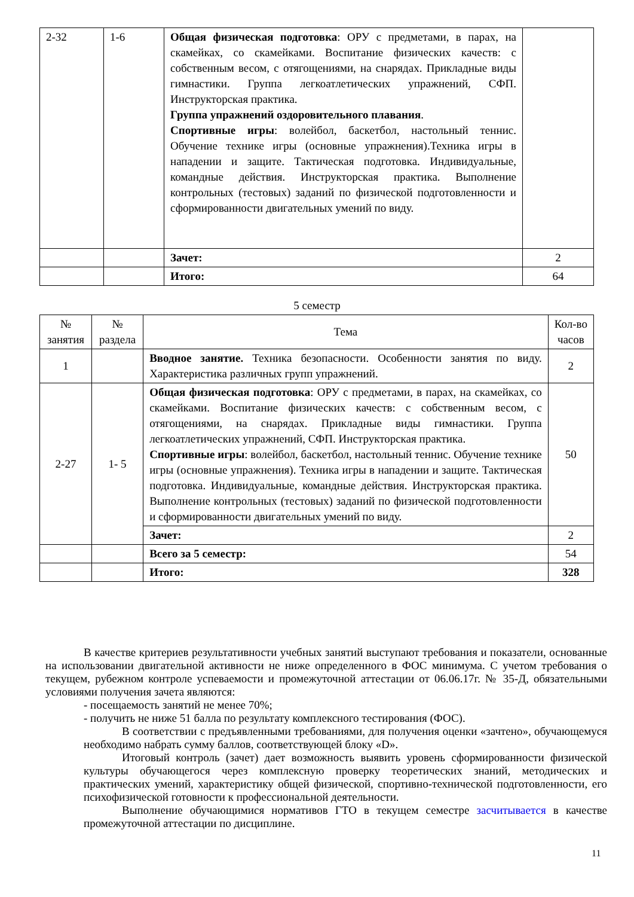| 2-32 | 1-6 | Общая физическая подготовка : ОРУ с предметами, в парах, на скамейках, со скамейками. Воспитание физических качеств: с собственным весом, с отягощениями, на снарядах. Прикладные виды гимнастики. Группа легкоатлетических упражнений, СФП. Инструкторская практика. Группа упражнений оздоровительного плавания . Спортивные игры : волейбол, баскетбол, настольный теннис. Обучение технике игры (основные упражнения).Техника игры в нападении и защите. Тактическая подготовка. Индивидуальные, командные действия. Инструкторская практика. Выполнение контрольных (тестовых) заданий по физической подготовленности и сформированности двигательных умений по виду. | |
| | | Зачет: | 2 |
| | | Итого: | 64 |
5 семестр
| № занятия | № раздела | Тема | Кол-во часов |
| --- | --- | --- | --- |
| 1 | | Вводное занятие. Техника безопасности. Особенности занятия по виду. Характеристика различных групп упражнений. | 2 |
| 2-27 | 1- 5 | Общая физическая подготовка : ОРУ с предметами, в парах, на скамейках, со скамейками. Воспитание физических качеств: с собственным весом, с отягощениями, на снарядах. Прикладные виды гимнастики. Группа легкоатлетических упражнений, СФП. Инструкторская практика. Спортивные игры : волейбол, баскетбол, настольный теннис. Обучение технике игры (основные упражнения). Техника игры в нападении и защите. Тактическая подготовка. Индивидуальные, командные действия. Инструкторская практика. Выполнение контрольных (тестовых) заданий по физической подготовленности и сформированности двигательных умений по виду. | 50 |
| | | Зачет: | 2 |
| | | Всего за 5 семестр: | 54 |
| | | Итого: | 328 |
В качестве критериев результативности учебных занятий выступают требования и показатели, основанные на использовании двигательной активности не ниже определенного в ФОС минимума. С учетом требования о текущем, рубежном контроле успеваемости и промежуточной аттестации от 06.06.17г. № 35-Д, обязательными условиями получения зачета являются:
- посещаемость занятий не менее 70%;
- получить не ниже 51 балла по результату комплексного тестирования (ФОС).
В соответствии с предъявленными требованиями, для получения оценки «зачтено», обучающемуся необходимо набрать сумму баллов, соответствующей блоку «D».
Итоговый контроль (зачет) дает возможность выявить уровень сформированности физической культуры обучающегося через комплексную проверку теоретических знаний, методических и практических умений, характеристику общей физической, спортивно-технической подготовленности, его психофизической готовности к профессиональной деятельности.
Выполнение обучающимися нормативов ГТО в текущем семестре засчитывается в качестве промежуточной аттестации по дисциплине.
11